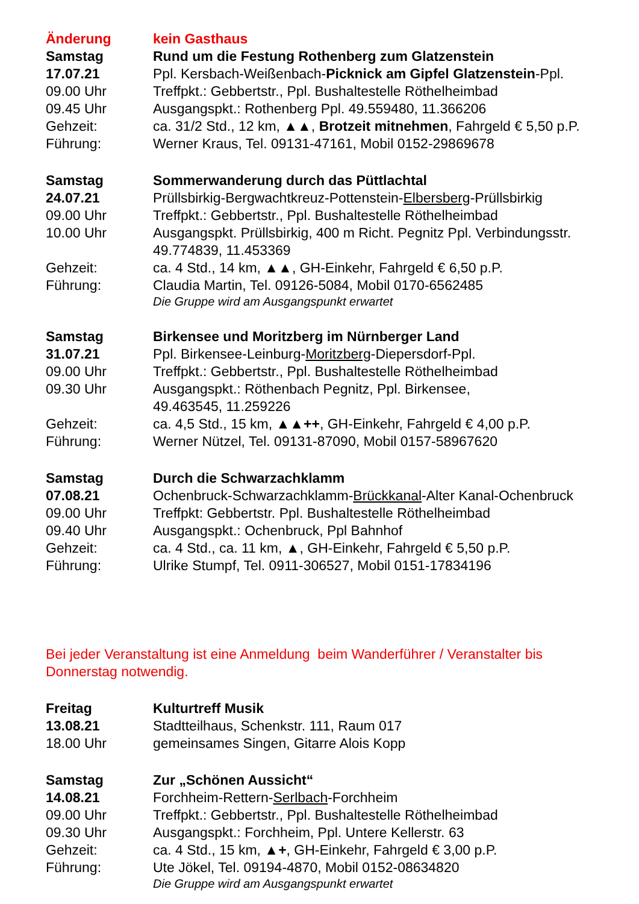Änderung kein Gasthaus
Samstag Rund um die Festung Rothenberg zum Glatzenstein
17.07.21 Ppl. Kersbach-Weißenbach-Picknick am Gipfel Glatzenstein-Ppl.
09.00 Uhr Treffpkt.: Gebbertstr., Ppl. Bushaltestelle Röthelheimbad
09.45 Uhr Ausgangspkt.: Rothenberg Ppl. 49.559480, 11.366206
Gehzeit: ca. 31/2 Std., 12 km, ▲▲, Brotzeit mitnehmen, Fahrgeld € 5,50 p.P.
Führung: Werner Kraus, Tel. 09131-47161, Mobil 0152-29869678
Samstag Sommerwanderung durch das Püttlachtal
24.07.21 Prüllsbirkig-Bergwachtkreuz-Pottenstein-Elbersberg-Prüllsbirkig
09.00 Uhr Treffpkt.: Gebbertstr., Ppl. Bushaltestelle Röthelheimbad
10.00 Uhr Ausgangspkt. Prüllsbirkig, 400 m Richt. Pegnitz Ppl. Verbindungsstr.
49.774839, 11.453369
Gehzeit: ca. 4 Std., 14 km, ▲▲, GH-Einkehr, Fahrgeld € 6,50 p.P.
Führung: Claudia Martin, Tel. 09126-5084, Mobil 0170-6562485
Die Gruppe wird am Ausgangspunkt erwartet
Samstag Birkensee und Moritzberg im Nürnberger Land
31.07.21 Ppl. Birkensee-Leinburg-Moritzberg-Diepersdorf-Ppl.
09.00 Uhr Treffpkt.: Gebbertstr., Ppl. Bushaltestelle Röthelheimbad
09.30 Uhr Ausgangspkt.: Röthenbach Pegnitz, Ppl. Birkensee,
49.463545, 11.259226
Gehzeit: ca. 4,5 Std., 15 km, ▲▲++, GH-Einkehr, Fahrgeld € 4,00 p.P.
Führung: Werner Nützel, Tel. 09131-87090, Mobil 0157-58967620
Samstag Durch die Schwarzachklamm
07.08.21 Ochenbruck-Schwarzachklamm-Brückkanal-Alter Kanal-Ochenbruck
09.00 Uhr Treffpkt: Gebbertstr. Ppl. Bushaltestelle Röthelheimbad
09.40 Uhr Ausgangspkt.: Ochenbruck, Ppl Bahnhof
Gehzeit: ca. 4 Std., ca. 11 km, ▲, GH-Einkehr, Fahrgeld € 5,50 p.P.
Führung: Ulrike Stumpf, Tel. 0911-306527, Mobil 0151-17834196
Bei jeder Veranstaltung ist eine Anmeldung beim Wanderführer / Veranstalter bis Donnerstag notwendig.
Freitag Kulturtreff Musik
13.08.21 Stadtteilhaus, Schenkstr. 111, Raum 017
18.00 Uhr gemeinsames Singen, Gitarre Alois Kopp
Samstag Zur „Schönen Aussicht“
14.08.21 Forchheim-Rettern-Serlbach-Forchheim
09.00 Uhr Treffpkt.: Gebbertstr., Ppl. Bushaltestelle Röthelheimbad
09.30 Uhr Ausgangspkt.: Forchheim, Ppl. Untere Kellerstr. 63
Gehzeit: ca. 4 Std., 15 km, ▲+, GH-Einkehr, Fahrgeld € 3,00 p.P.
Führung: Ute Jökel, Tel. 09194-4870, Mobil 0152-08634820
Die Gruppe wird am Ausgangspunkt erwartet